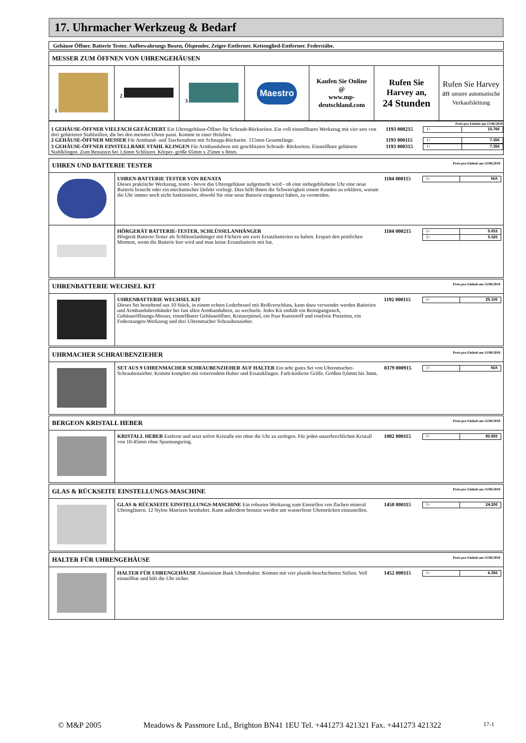17. Uhrmacher Werkzeug & Bedarf
Gehäuse Öffner. Batterie Tester. Aufbewahrungs Boxen, Ölspender, Zeiger-Entferner. Kettenglied-Entferner. Federstäbe.
MESSER ZUM ÖFFNEN VON UHRENGEHÄUSEN
| 1 | 2 | 3 | Maestro | Kaufen Sie Online @ www.mp-deutschland.com | Rufen Sie Harvey an, 24 Stunden | Rufen Sie Harvey an unsere automatische Verkaufsleitung |
| Preis pro Einheit am 15/06/2018 | | |
| 1 GEHÄUSE-ÖFFNER VIELFACH GEFÄCHERT Ein Uhrengehäuse-Öffner für Schraub-Rückseiten. Ein voll einstellbares Werkzeug mit vier sets von drei gehärteten Stahlstiften, die bei den meisten Uhren passt. Kommt in einer Holzbox. | 1193 000215 | / 1+ / 15.76€ / |
| 2 GEHÄUSE-ÖFFNER MESSER Für Armband- und Taschenuhren mit Schnapp-Rückseite. 115mm Gesamtlänge. | 1193 000115 | / 1+ / 7.35€ / |
| 3 GEHÄUSE-ÖFFNER EINSTELLBARE STAHL KLINGEN Für Armbanduhren mit geschlitzten Schraub- Rückseiten. Einstellbare gehärtete Stahlklingen. Zum Benutzen bei 1,6mm Schlitzen. Körper- größe 65mm x 25mm x 8mm. | 1193 000315 | / 1+ / 7.35€ / |
UHREN UND BATTERIE TESTER Preis pro Einheit am 15/06/2018
| | UHREN-BATTERIE TESTER VON RENATA Dieses praktische Werkzeug, testet - bevor das Uhrengehäuse aufgemacht wird - ob eine stehegebliebene Uhr eine neue Batterie braucht oder ein mechanischer Defekt vorliegt. Dies hilft Ihnen die Schwierigkeit einem Kunden zu erklären, warum die Uhr immer noch nicht funktioniert, obwohl Sie eine neue Batterie eingesetzt haben, zu vermeiden. | 1184 000115 | / 1+ / N/A / |
| | HÖRGERÄT BATTERIE-TESTER, SCHLÜSSELANHÄNGER Hörgerät Batterie-Tester als Schlüsselanhänger mit Fächern um zwei Ersatzbatterien zu halten. Erspart den peinlichen Moment, wenn die Batterie leer wird und man keine Ersatzbatterie mit hat. | 1184 000215 | / 1+ / 5.91€ / / 2+ / 5.32€ / |
UHRENBATTERIE WECHSEL KIT Preis pro Einheit am 15/06/2018
| | UHRENBATTERIE WECHSEL KIT Dieses Set bestehend aus 10 Stück, in einem echten Lederbeutel mit Reißverschluss, kann dazu verwendet werden Batterien und Armbanduhrenbänder bei fast allen Armbanduhren, zu wechseln. Jedes Kit enthält ein Reinigungstuch, Gehäuseöffnungs-Messer, einstellbarer Gehäuseöffner, Kratzerpinsel, ein Paar Kunststoff und rostfreie Pinzetten, ein Federstangen-Werkzeug und drei Uhrenmacher Schraubenzieher. | 1192 000115 | / 1+ / 25.10€ / |
UHRMACHER SCHRAUBENZIEHER Preis pro Einheit am 15/06/2018
| | SET AUS 9 UHRENMACHER SCHRAUBENZIEHER AUF HALTER Ein sehr gutes Set von Uhrenmacher-Schraubenzieher. Kommt komplett mit rotierendem Halter und Ersatzklingen. Farb-kodierte Griffe. Größen 0,6mm bis 3mm. | 0379 000915 | / 1+ / N/A / |
BERGEON KRISTALL HEBER Preis pro Einheit am 15/06/2018
| | KRISTALL HEBER Entfernt und setzt sofort Kristalle ein ohne die Uhr zu zerlegen. Für jeden unzerbrechlichen Kristall von 10-45mm ohne Spannungsring. | 1082 000115 | / 1+ / 82.82€ / |
GLAS & RÜCKSEITE EINSTELLUNGS-MASCHINE Preis pro Einheit am 15/06/2018
| | GLAS & RÜCKSEITE EINSTELLUNGS-MASCHINE Ein robustes Werkzeug zum Einstellen von flachen mineral Uhrengläsern. 12 Nylon Matrizen beinhaltet. Kann außerdem benutzt werden um wasserfeste Uhrenrücken einzustellen. | 1450 000115 | / 1+ / 24.20€ / |
HALTER FÜR UHRENGEHÄUSE Preis pro Einheit am 15/06/2018
| | HALTER FÜR UHRENGEHÄUSE Aluminium Bank Uhrenhalter. Kommt mit vier plastik-beschichteten Stiften. Voll einstellbar und hält die Uhr sicher. | 1452 000115 | / 1+ / 6.35€ / |
© M&P 2005 Meadows & Passmore Ltd., Brighton BN41 1EU Tel. +441273 421321 Fax. +441273 421322 17-1